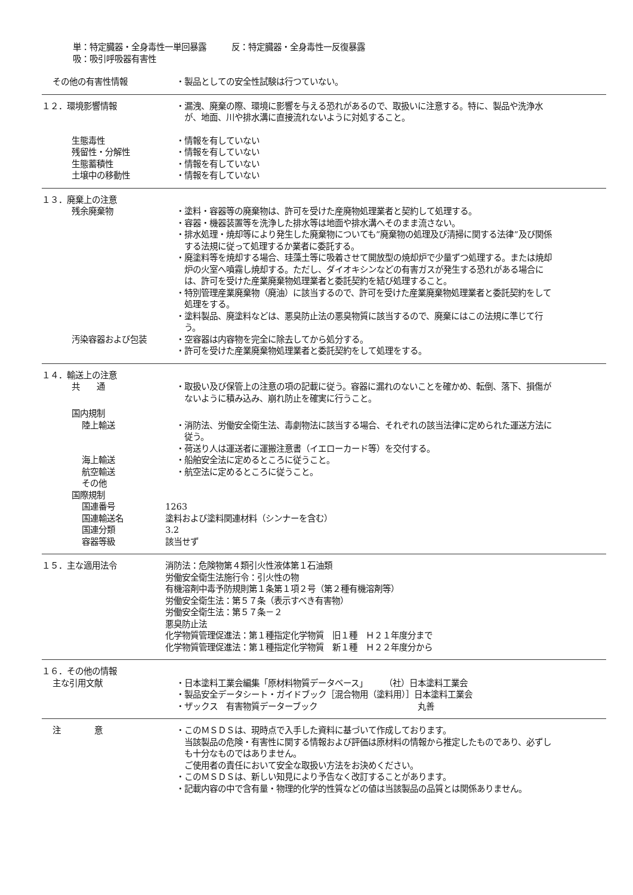単：特定臓器・全身毒性一単回暴露　　　反：特定臓器・全身毒性一反復暴露
吸：吸引呼吸器有害性
その他の有害性情報 ・製品としての安全性試験は行つていない。
１２．環境影響情報 ・漏洩、廃棄の際、環境に影響を与える恐れがあるので、取扱いに注意する。特に、製品や洗浄水が、地面、川や排水溝に直接流れないように対処すること。
生態毒性 ・情報を有していない
残留性・分解性 ・情報を有していない
生態蓄積性 ・情報を有していない
土壌中の移動性 ・情報を有していない
１３．廃棄上の注意
残余廃棄物 ・塗料・容器等の廃棄物は、許可を受けた産廃物処理業者と契約して処理する。
・容器・機器装置等を洗浄した排水等は地面や排水溝へそのまま流さない。
・排水処理・焼却等により発生した廃棄物についても”廃棄物の処理及び清掃に関する法律”及び関係する法規に従って処理するか業者に委託する。
・廃塗料等を焼却する場合、珪藻土等に吸着させて開放型の焼却炉で少量ずつ処理する。または焼却炉の火室へ噴霧し焼却する。ただし、ダイオキシンなどの有害ガスが発生する恐れがある場合には、許可を受けた産業廃棄物処理業者と委託契約を結び処理すること。
・特別管理産業廃棄物（廃油）に該当するので、許可を受けた産業廃棄物処理業者と委託契約をして処理をする。
・塗料製品、廃塗料などは、悪臭防止法の悪臭物質に該当するので、廃棄にはこの法規に準じて行う。
汚染容器および包装 ・空容器は内容物を完全に除去してから処分する。
・許可を受けた産業廃棄物処理業者と委託契約をして処理をする。
１４．輸送上の注意
共　　通 ・取扱い及び保管上の注意の項の記載に従う。容器に漏れのないことを確かめ、転倒、落下、損傷がないように積み込み、崩れ防止を確実に行うこと。
国内規制
陸上輸送 ・消防法、労働安全衛生法、毒劇物法に該当する場合、それぞれの該当法律に定められた運送方法に従う。
・荷送り人は運送者に運搬注意書（イエローカード等）を交付する。
海上輸送 ・船舶安全法に定めるところに従うこと。
航空輸送 ・航空法に定めるところに従うこと。
その他
国際規制
国連番号 1263
国連輸送名 塗料および塗料関連材料（シンナーを含む）
国連分類 3.2
容器等級 該当せず
１５．主な適用法令 消防法：危険物第４類引火性液体第１石油類
労働安全衛生法施行令：引火性の物
有機溶剤中毒予防規則第１条第１項２号（第２種有機溶剤等）
労働安全衛生法：第５７条（表示すべき有害物）
労働安全衛生法：第５７条－２
悪臭防止法
化学物質管理促進法：第１種指定化学物質　旧１種　Ｈ２１年度分まで
化学物質管理促進法：第１種指定化学物質　新１種　Ｈ２２年度分から
１６．その他の情報
主な引用文献 ・日本塗料工業会編集「原材料物質データベース」　　　（社）日本塗料工業会
・製品安全データシート・ガイドブック［混合物用（塗料用）］日本塗料工業会
・ザックス　有害物質データーブック　　　　　　　　　　　　丸善
注　　　　意 ・このＭＳＤＳは、現時点で入手した資料に基づいて作成しております。
当該製品の危険・有害性に関する情報および評価は原材料の情報から推定したものであり、必ずしも十分なものではありません。
ご使用者の責任において安全な取扱い方法をお決めください。
・このＭＳＤＳは、新しい知見により予告なく改訂することがあります。
・記載内容の中で含有量・物理的化学的性質などの値は当該製品の品質とは関係ありません。